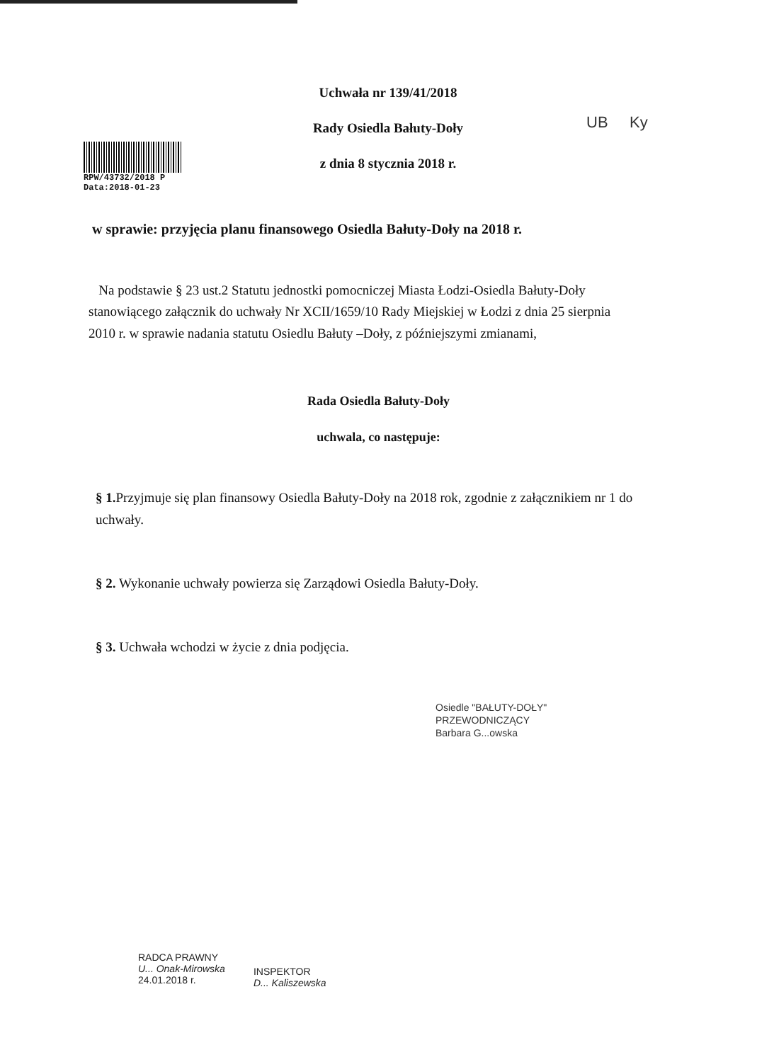RPW/43732/2018 P
Data:2018-01-23
Uchwała nr 139/41/2018
Rady Osiedla Bałuty-Doły
z dnia 8 stycznia 2018 r.
UB Ky
w sprawie: przyjęcia planu finansowego Osiedla Bałuty-Doły na 2018 r.
Na podstawie § 23 ust.2 Statutu jednostki pomocniczej Miasta Łodzi-Osiedla Bałuty-Doły stanowiącego załącznik do uchwały Nr XCII/1659/10 Rady Miejskiej w Łodzi z dnia 25 sierpnia 2010 r. w sprawie nadania statutu Osiedlu Bałuty –Doły, z późniejszymi zmianami,
Rada Osiedla Bałuty-Doły
uchwala, co następuje:
§ 1. Przyjmuje się plan finansowy Osiedla Bałuty-Doły na 2018 rok, zgodnie z załącznikiem nr 1 do uchwały.
§ 2. Wykonanie uchwały powierza się Zarządowi Osiedla Bałuty-Doły.
§ 3. Uchwała wchodzi w życie z dnia podjęcia.
Osiedle "BAŁUTY-DOŁY"
PRZEWODNICZĄCY
Barbara G...owska
RADCA PRAWNY
U... Onak-Mirowska
24.01.2018 r.
INSPEKTOR
D... Kaliszewska